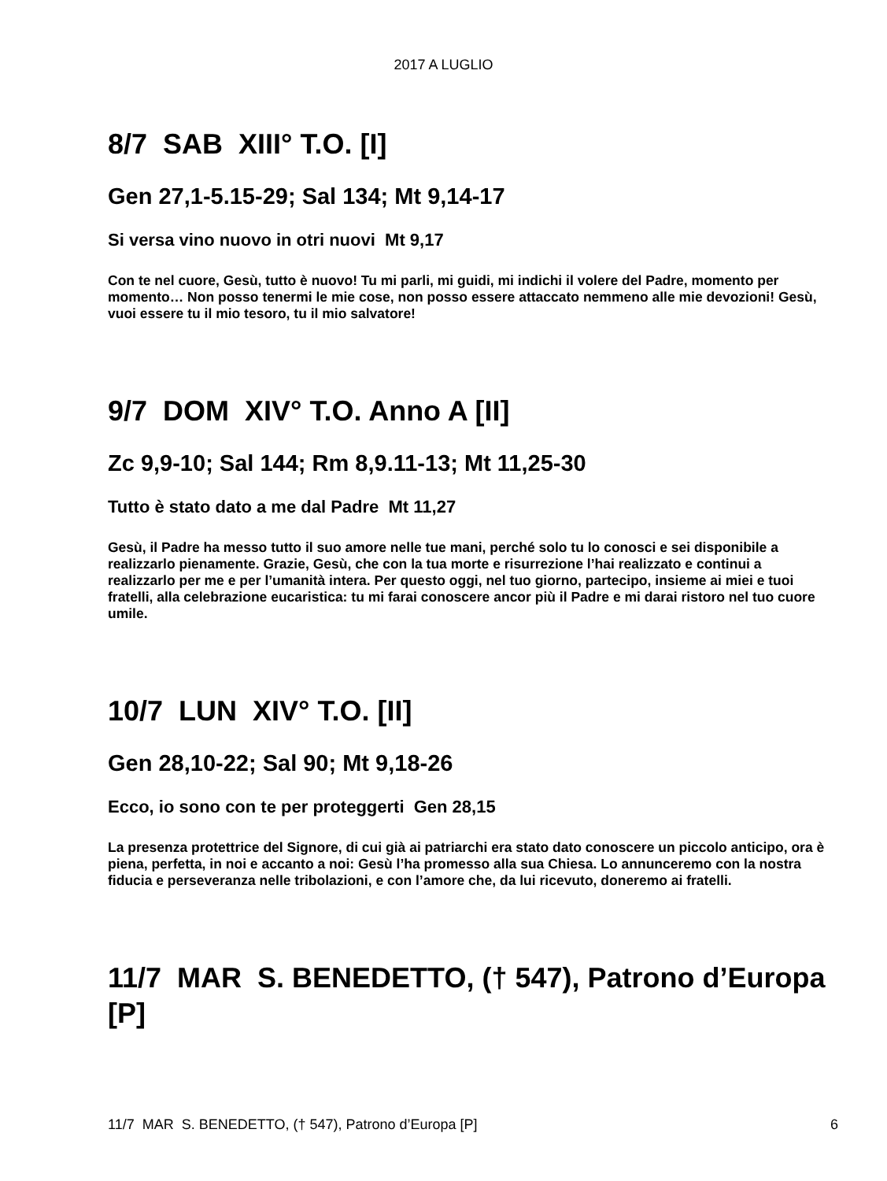2017 A LUGLIO
8/7 SAB XIII° T.O. [I]
Gen 27,1-5.15-29; Sal 134; Mt 9,14-17
Si versa vino nuovo in otri nuovi Mt 9,17
Con te nel cuore, Gesù, tutto è nuovo! Tu mi parli, mi guidi, mi indichi il volere del Padre, momento per momento… Non posso tenermi le mie cose, non posso essere attaccato nemmeno alle mie devozioni! Gesù, vuoi essere tu il mio tesoro, tu il mio salvatore!
9/7 DOM XIV° T.O. Anno A [II]
Zc 9,9-10; Sal 144; Rm 8,9.11-13; Mt 11,25-30
Tutto è stato dato a me dal Padre Mt 11,27
Gesù, il Padre ha messo tutto il suo amore nelle tue mani, perché solo tu lo conosci e sei disponibile a realizzarlo pienamente. Grazie, Gesù, che con la tua morte e risurrezione l’hai realizzato e continui a realizzarlo per me e per l’umanità intera. Per questo oggi, nel tuo giorno, partecipo, insieme ai miei e tuoi fratelli, alla celebrazione eucaristica: tu mi farai conoscere ancor più il Padre e mi darai ristoro nel tuo cuore umile.
10/7 LUN XIV° T.O. [II]
Gen 28,10-22; Sal 90; Mt 9,18-26
Ecco, io sono con te per proteggerti Gen 28,15
La presenza protettrice del Signore, di cui già ai patriarchi era stato dato conoscere un piccolo anticipo, ora è piena, perfetta, in noi e accanto a noi: Gesù l’ha promesso alla sua Chiesa. Lo annunceremo con la nostra fiducia e perseveranza nelle tribolazioni, e con l’amore che, da lui ricevuto, doneremo ai fratelli.
11/7 MAR S. BENEDETTO, († 547), Patrono d’Europa [P]
11/7 MAR S. BENEDETTO, († 547), Patrono d’Europa [P] 6